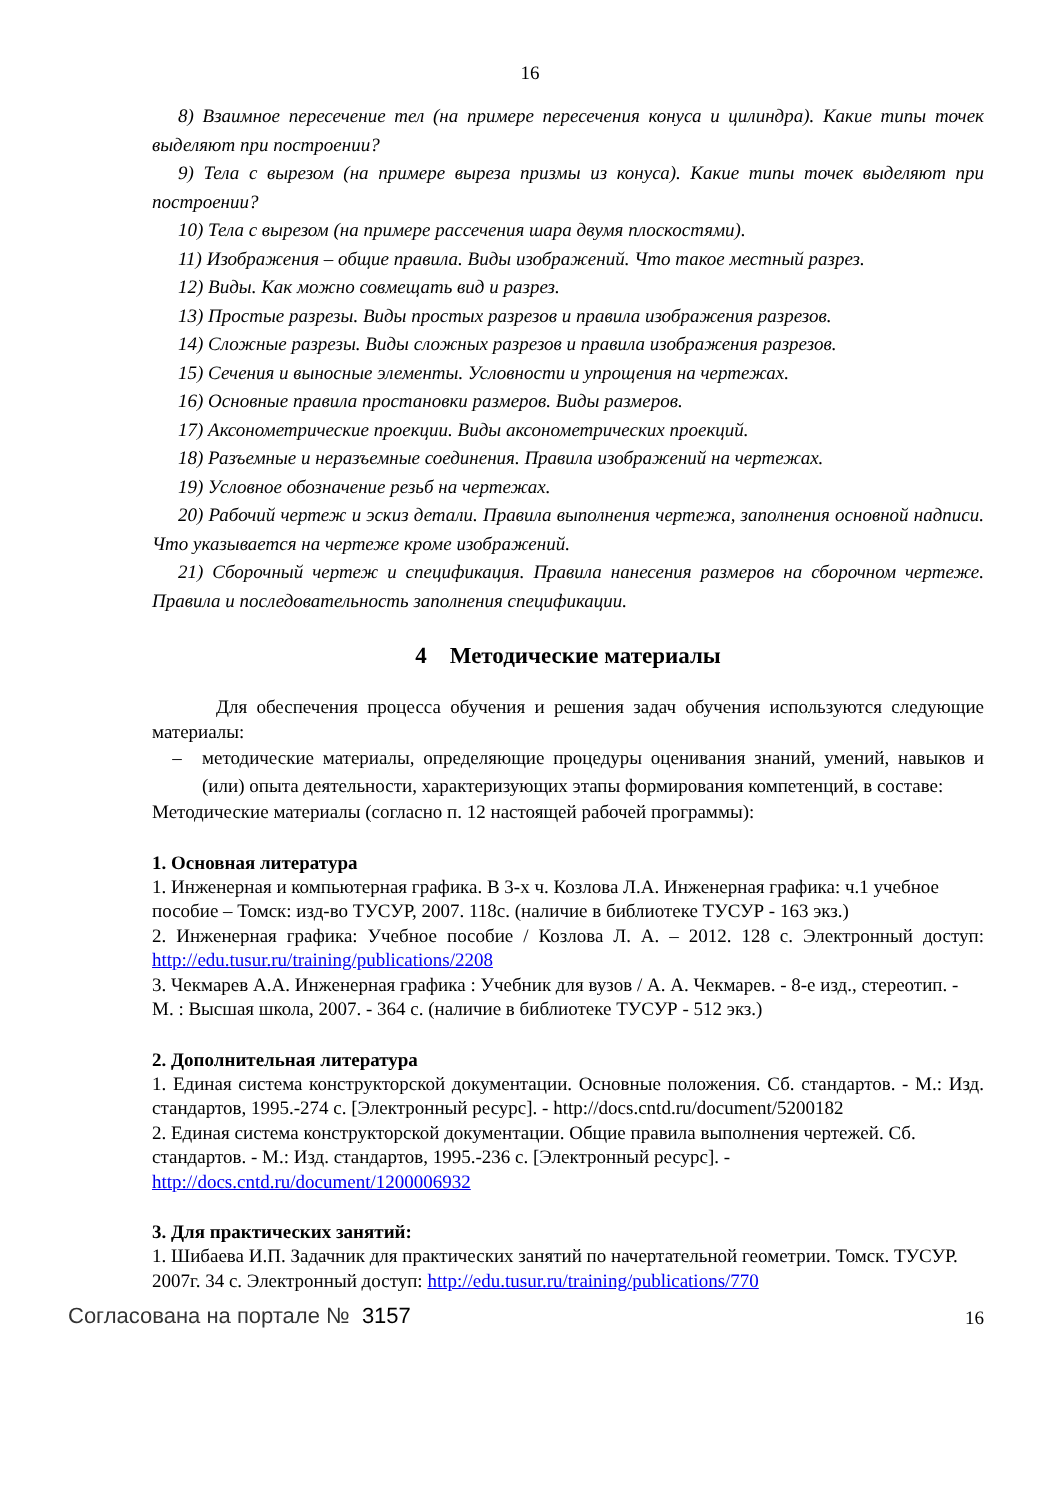16
8) Взаимное пересечение тел (на примере пересечения конуса и цилиндра). Какие типы точек выделяют при построении?
9) Тела с вырезом (на примере выреза призмы из конуса). Какие типы точек выделяют при построении?
10) Тела с вырезом (на примере рассечения шара двумя плоскостями).
11) Изображения – общие правила. Виды изображений. Что такое местный разрез.
12) Виды. Как можно совмещать вид и разрез.
13) Простые разрезы. Виды простых разрезов и правила изображения разрезов.
14) Сложные разрезы. Виды сложных разрезов и правила изображения разрезов.
15) Сечения и выносные элементы. Условности и упрощения на чертежах.
16) Основные правила простановки размеров. Виды размеров.
17) Аксонометрические проекции. Виды аксонометрических проекций.
18) Разъемные и неразъемные соединения. Правила изображений на чертежах.
19) Условное обозначение резьб на чертежах.
20) Рабочий чертеж и эскиз детали. Правила выполнения чертежа, заполнения основной надписи. Что указывается на чертеже кроме изображений.
21) Сборочный чертеж и спецификация. Правила нанесения размеров на сборочном чертеже. Правила и последовательность заполнения спецификации.
4 Методические материалы
Для обеспечения процесса обучения и решения задач обучения используются следующие материалы:
– методические материалы, определяющие процедуры оценивания знаний, умений, навыков и (или) опыта деятельности, характеризующих этапы формирования компетенций, в составе:
Методические материалы (согласно п. 12 настоящей рабочей программы):
1. Основная литература
1. Инженерная и компьютерная графика. В 3-х ч. Козлова Л.А. Инженерная графика: ч.1 учебное пособие – Томск: изд-во ТУСУР, 2007. 118с. (наличие в библиотеке ТУСУР - 163 экз.)
2. Инженерная графика: Учебное пособие / Козлова Л. А. – 2012. 128 с. Электронный доступ: http://edu.tusur.ru/training/publications/2208
3. Чекмарев А.А. Инженерная графика : Учебник для вузов / А. А. Чекмарев. - 8-е изд., стереотип. - М. : Высшая школа, 2007. - 364 с. (наличие в библиотеке ТУСУР - 512 экз.)
2. Дополнительная литература
1. Единая система конструкторской документации. Основные положения. Сб. стандартов. - М.: Изд. стандартов, 1995.-274 с. [Электронный ресурс]. - http://docs.cntd.ru/document/5200182
2. Единая система конструкторской документации. Общие правила выполнения чертежей. Сб. стандартов. - М.: Изд. стандартов, 1995.-236 с. [Электронный ресурс]. - http://docs.cntd.ru/document/1200006932
3. Для практических занятий:
1. Шибаева И.П. Задачник для практических занятий по начертательной геометрии. Томск. ТУСУР. 2007г. 34 с. Электронный доступ: http://edu.tusur.ru/training/publications/770
Согласована на портале № 3157
16